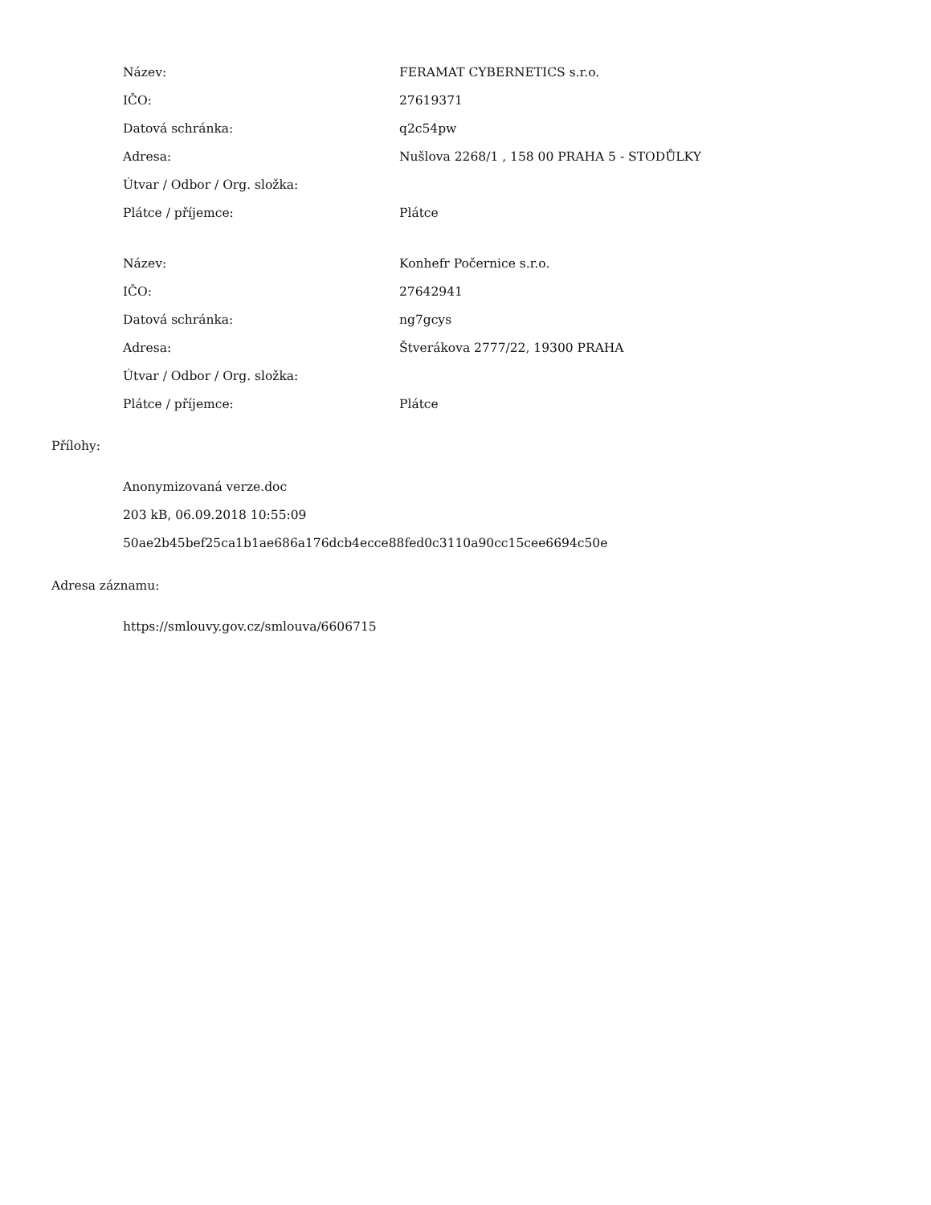| Název: | FERAMAT CYBERNETICS s.r.o. |
| IČO: | 27619371 |
| Datová schránka: | q2c54pw |
| Adresa: | Nušlova 2268/1 , 158 00 PRAHA 5 - STODŮLKY |
| Útvar / Odbor / Org. složka: | |
| Plátce / příjemce: | Plátce |
| Název: | Konhefr Počernice s.r.o. |
| IČO: | 27642941 |
| Datová schránka: | ng7gcys |
| Adresa: | Štverákova 2777/22, 19300 PRAHA |
| Útvar / Odbor / Org. složka: | |
| Plátce / příjemce: | Plátce |
Přílohy:
Anonymizovaná verze.doc
203 kB, 06.09.2018 10:55:09
50ae2b45bef25ca1b1ae686a176dcb4ecce88fed0c3110a90cc15cee6694c50e
Adresa záznamu:
https://smlouvy.gov.cz/smlouva/6606715